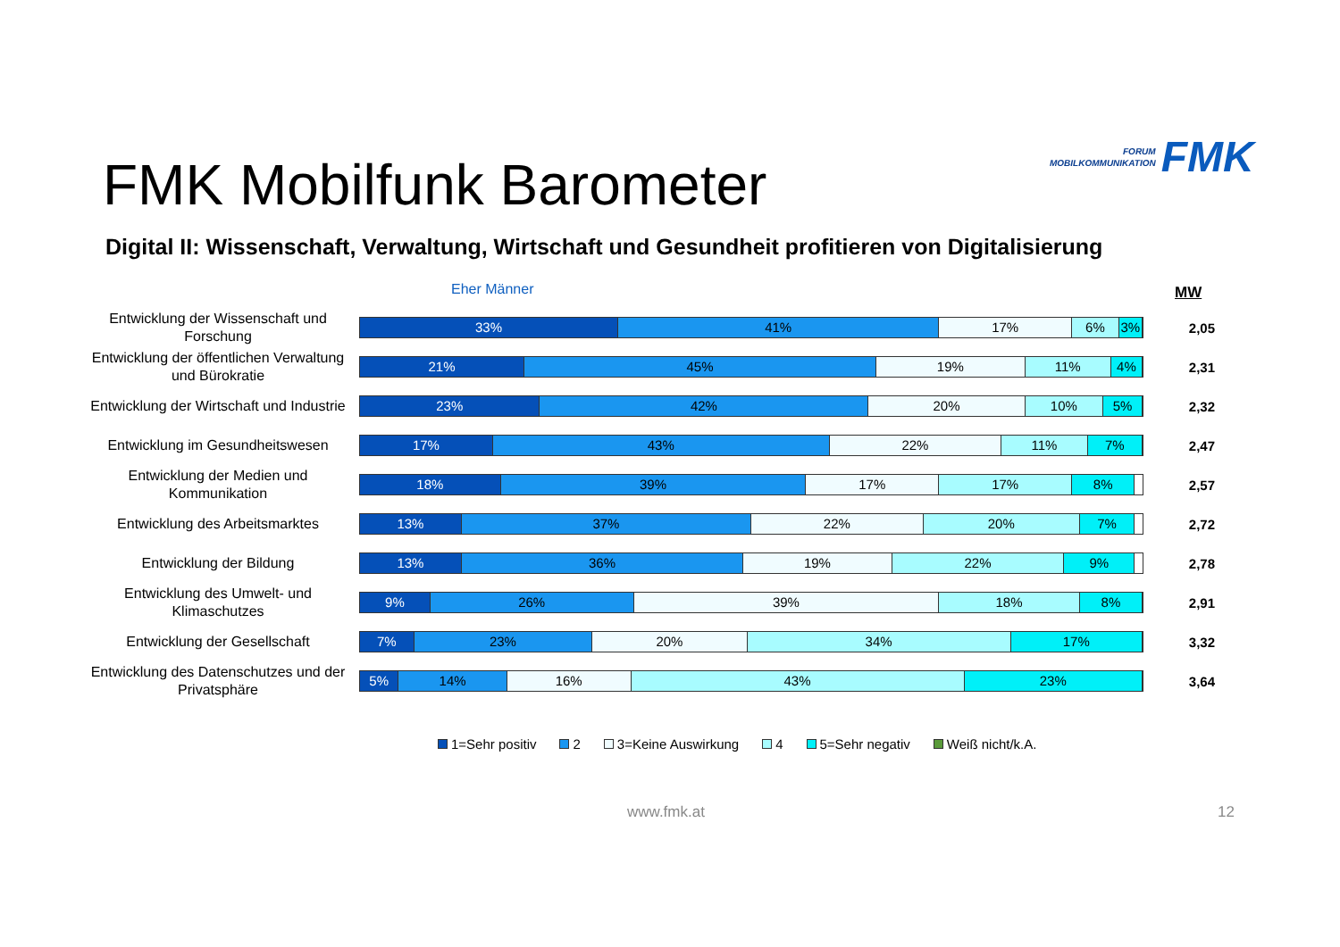FORUM
MOBILKOMMUNIKATION
FMK
FMK Mobilfunk Barometer
Digital II: Wissenschaft, Verwaltung, Wirtschaft und Gesundheit profitieren von Digitalisierung
Eher Männer MW
Entwicklung der Wissenschaft und Forschung
33% 41% 17% 6% 3%
2,05
Entwicklung der öffentlichen Verwaltung und Bürokratie
21% 45% 19% 11% 4%
2,31
Entwicklung der Wirtschaft und Industrie
23% 42% 20% 10% 5%
2,32
Entwicklung im Gesundheitswesen
17% 43% 22% 11% 7%
2,47
Entwicklung der Medien und Kommunikation
18% 39% 17% 17% 8%
2,57
Entwicklung des Arbeitsmarktes
13% 37% 22% 20% 7%
2,72
Entwicklung der Bildung
13% 36% 19% 22% 9%
2,78
Entwicklung des Umwelt- und Klimaschutzes
9% 26% 39% 18% 8%
2,91
Entwicklung der Gesellschaft
7% 23% 20% 34% 17%
3,32
Entwicklung des Datenschutzes und der Privatsphäre
5% 14% 16% 43% 23%
3,64
1=Sehr positiv 2 3=Keine Auswirkung 4 5=Sehr negativ Weiß nicht/k.A.
www.fmk.at 12